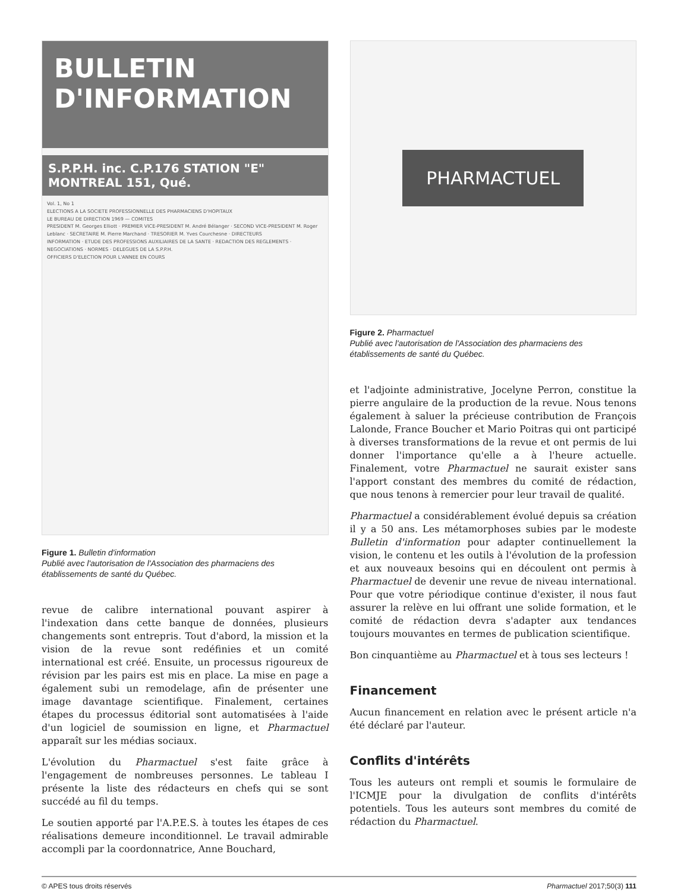BULLETIN
D'INFORMATION
S.P.P.H. inc. C.P.176 STATION "E" MONTREAL 151, Qué.
Vol. 1, No 1
ELECTIONS A LA SOCIETE PROFESSIONNELLE DES PHARMACIENS D'HOPITAUX
LE BUREAU DE DIRECTION 1969 — COMITES
PRESIDENT M. Georges Elliott · PREMIER VICE-PRESIDENT M. André Bélanger · SECOND VICE-PRESIDENT M. Roger Leblanc · SECRETAIRE M. Pierre Marchand · TRESORIER M. Yves Courchesne · DIRECTEURS
INFORMATION · ETUDE DES PROFESSIONS AUXILIAIRES DE LA SANTE · REDACTION DES REGLEMENTS · NEGOCIATIONS · NORMES · DELEGUES DE LA S.P.P.H.
OFFICIERS D'ELECTION POUR L'ANNEE EN COURS
Figure 1. Bulletin d'information
Publié avec l'autorisation de l'Association des pharmaciens des établissements de santé du Québec.
revue de calibre international pouvant aspirer à l'indexation dans cette banque de données, plusieurs changements sont entrepris. Tout d'abord, la mission et la vision de la revue sont redéfinies et un comité international est créé. Ensuite, un processus rigoureux de révision par les pairs est mis en place. La mise en page a également subi un remodelage, afin de présenter une image davantage scientifique. Finalement, certaines étapes du processus éditorial sont automatisées à l'aide d'un logiciel de soumission en ligne, et Pharmactuel apparaît sur les médias sociaux.
L'évolution du Pharmactuel s'est faite grâce à l'engagement de nombreuses personnes. Le tableau I présente la liste des rédacteurs en chefs qui se sont succédé au fil du temps.
Le soutien apporté par l'A.P.E.S. à toutes les étapes de ces réalisations demeure inconditionnel. Le travail admirable accompli par la coordonnatrice, Anne Bouchard,
PHARMACTUEL
Figure 2. Pharmactuel
Publié avec l'autorisation de l'Association des pharmaciens des établissements de santé du Québec.
et l'adjointe administrative, Jocelyne Perron, constitue la pierre angulaire de la production de la revue. Nous tenons également à saluer la précieuse contribution de François Lalonde, France Boucher et Mario Poitras qui ont participé à diverses transformations de la revue et ont permis de lui donner l'importance qu'elle a à l'heure actuelle. Finalement, votre Pharmactuel ne saurait exister sans l'apport constant des membres du comité de rédaction, que nous tenons à remercier pour leur travail de qualité.
Pharmactuel a considérablement évolué depuis sa création il y a 50 ans. Les métamorphoses subies par le modeste Bulletin d'information pour adapter continuellement la vision, le contenu et les outils à l'évolution de la profession et aux nouveaux besoins qui en découlent ont permis à Pharmactuel de devenir une revue de niveau international. Pour que votre périodique continue d'exister, il nous faut assurer la relève en lui offrant une solide formation, et le comité de rédaction devra s'adapter aux tendances toujours mouvantes en termes de publication scientifique.
Bon cinquantième au Pharmactuel et à tous ses lecteurs !
Financement
Aucun financement en relation avec le présent article n'a été déclaré par l'auteur.
Conflits d'intérêts
Tous les auteurs ont rempli et soumis le formulaire de l'ICMJE pour la divulgation de conflits d'intérêts potentiels. Tous les auteurs sont membres du comité de rédaction du Pharmactuel.
© APES tous droits réservés Pharmactuel 2017;50(3) 111